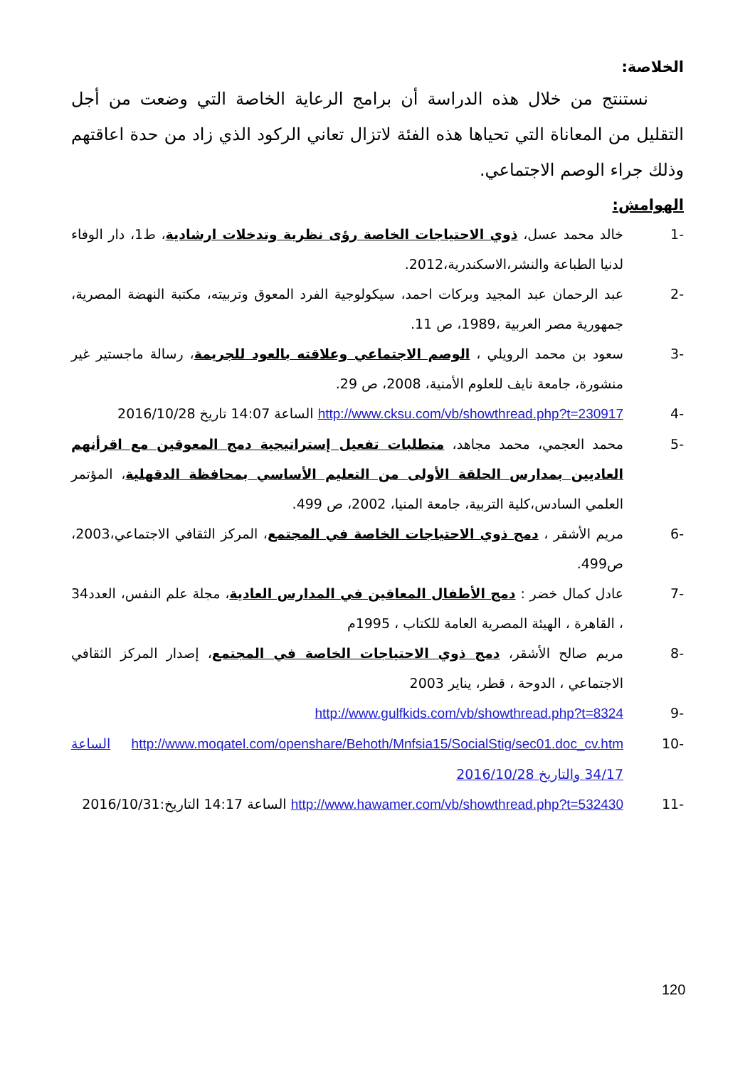الخلاصة:
نستنتج من خلال هذه الدراسة أن برامج الرعاية الخاصة التي وضعت من أجل التقليل من المعاناة التي تحياها هذه الفئة لاتزال تعاني الركود الذي زاد من حدة اعاقتهم وذلك جراء الوصم الاجتماعي.
الهوامش:
-1 خالد محمد عسل، ذوي الاحتياجات الخاصة رؤى نظرية وتدخلات ارشادية، ط1، دار الوفاء لدنيا الطباعة والنشر،الاسكندرية،2012.
-2 عبد الرحمان عبد المجيد وبركات احمد، سيكولوجية الفرد المعوق وتربيته، مكتبة النهضة المصرية، جمهورية مصر العربية ،1989، ص 11.
-3 سعود بن محمد الرويلي ، الوصم الاجتماعي وعلاقته بالعود للجريمة، رسالة ماجستير غير منشورة، جامعة نايف للعلوم الأمنية، 2008، ص 29.
-4 http://www.cksu.com/vb/showthread.php?t=230917 الساعة 14:07 تاريخ 2016/10/28
-5 محمد العجمي، محمد مجاهد، متطلبات تفعيل إستراتيجية دمج المعوقين مع اقرأنهم العاديين بمدارس الحلقة الأولى من التعليم الأساسي بمحافظة الدقهلية، المؤتمر العلمي السادس،كلية التربية، جامعة المنيا، 2002، ص 499.
-6 مريم الأشقر ، دمج ذوي الاحتياجات الخاصة في المجتمع، المركز الثقافي الاجتماعي،2003، ص499.
-7 عادل كمال خضر : دمج الأطفال المعاقين في المدارس العادية، مجلة علم النفس، العدد34 ، القاهرة ، الهيئة المصرية العامة للكتاب ، 1995م
-8 مريم صالح الأشقر، دمج ذوي الاحتياجات الخاصة في المجتمع، إصدار المركز الثقافي الاجتماعي ، الدوحة ، قطر، يناير 2003
-9 http://www.gulfkids.com/vb/showthread.php?t=8324
-10 http://www.moqatel.com/openshare/Behoth/Mnfsia15/SocialStig/sec01.doc_cv.htm الساعة 34/17 والتاريخ 2016/10/28
-11 http://www.hawamer.com/vb/showthread.php?t=532430 الساعة 14:17 التاريخ:2016/10/31
120